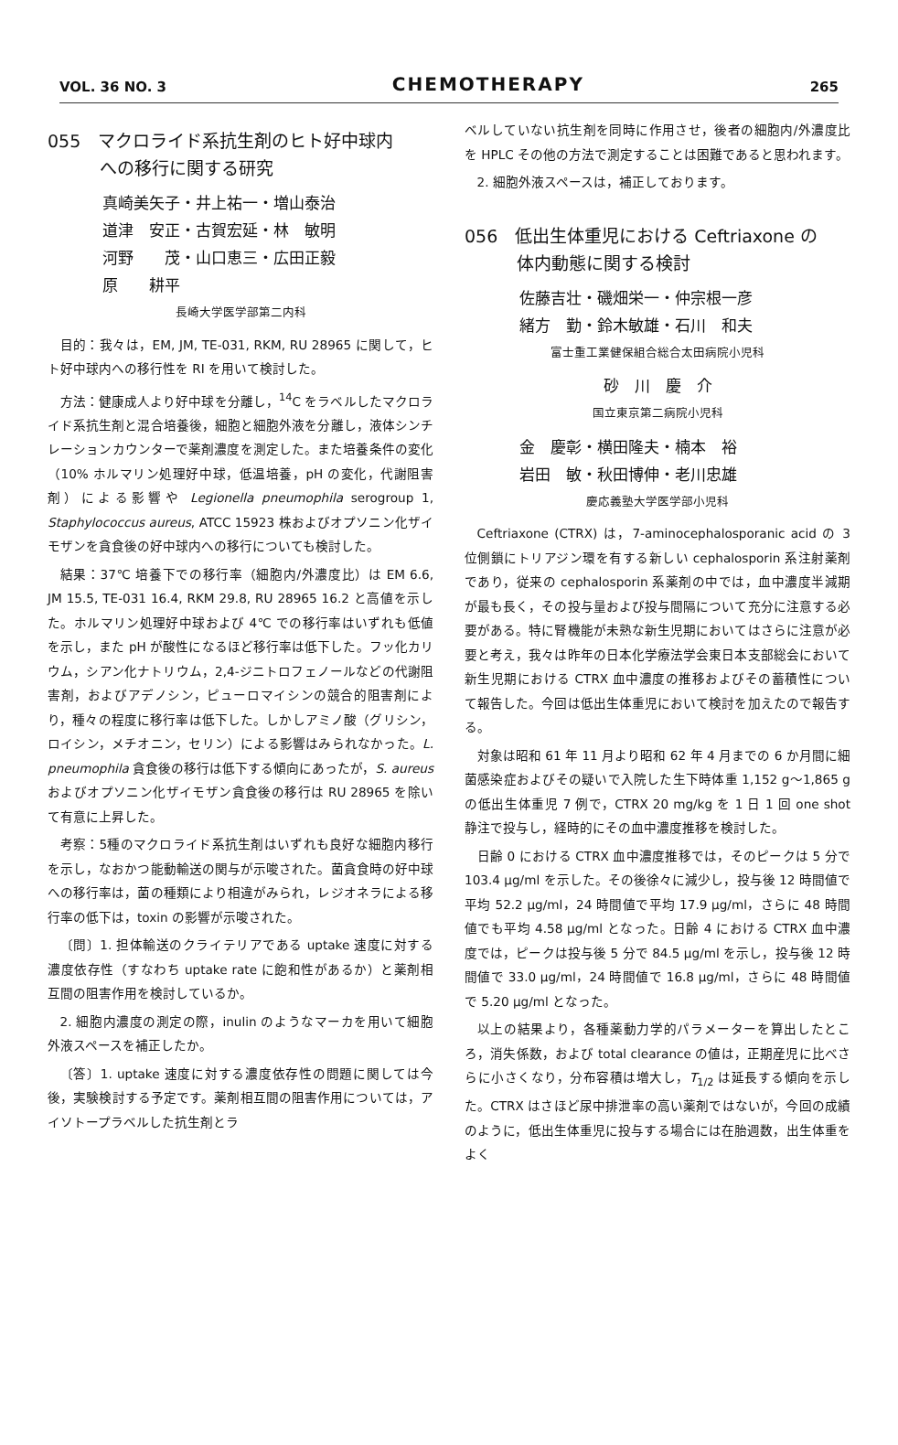VOL. 36 NO. 3 CHEMOTHERAPY 265
055　マクロライド系抗生剤のヒト好中球内
　　　への移行に関する研究
真崎美矢子・井上祐一・増山泰治
道津　安正・古賀宏延・林　敏明
河野　　茂・山口恵三・広田正毅
原　　耕平
長崎大学医学部第二内科
目的：我々は，EM, JM, TE-031, RKM, RU 28965 に関して，ヒト好中球内への移行性を RI を用いて検討した。
方法：健康成人より好中球を分離し，<sup>14</sup>C をラベルしたマクロライド系抗生剤と混合培養後，細胞と細胞外液を分離し，液体シンチレーションカウンターで薬剤濃度を測定した。また培養条件の変化（10% ホルマリン処理好中球，低温培養，pH の変化，代謝阻害剤）による影響や Legionella pneumophila serogroup 1, Staphylococcus aureus, ATCC 15923 株およびオプソニン化ザイモザンを貪食後の好中球内への移行についても検討した。
結果：37℃ 培養下での移行率（細胞内/外濃度比）は EM 6.6, JM 15.5, TE-031 16.4, RKM 29.8, RU 28965 16.2 と高値を示した。ホルマリン処理好中球および 4℃ での移行率はいずれも低値を示し，また pH が酸性になるほど移行率は低下した。フッ化カリウム，シアン化ナトリウム，2,4-ジニトロフェノールなどの代謝阻害剤，およびアデノシン，ピューロマイシンの競合的阻害剤により，種々の程度に移行率は低下した。しかしアミノ酸（グリシン，ロイシン，メチオニン，セリン）による影響はみられなかった。L. pneumophila 貪食後の移行は低下する傾向にあったが，S. aureus およびオプソニン化ザイモザン貪食後の移行は RU 28965 を除いて有意に上昇した。
考察：5種のマクロライド系抗生剤はいずれも良好な細胞内移行を示し，なおかつ能動輸送の関与が示唆された。菌貪食時の好中球への移行率は，菌の種類により相違がみられ，レジオネラによる移行率の低下は，toxin の影響が示唆された。
〔問〕1. 担体輸送のクライテリアである uptake 速度に対する濃度依存性（すなわち uptake rate に飽和性があるか）と薬剤相互間の阻害作用を検討しているか。
2. 細胞内濃度の測定の際，inulin のようなマーカを用いて細胞外液スペースを補正したか。
〔答〕1. uptake 速度に対する濃度依存性の問題に関しては今後，実験検討する予定です。薬剤相互間の阻害作用については，アイソトープラベルした抗生剤とラ
ベルしていない抗生剤を同時に作用させ，後者の細胞内/外濃度比を HPLC その他の方法で測定することは困難であると思われます。
2. 細胞外液スペースは，補正しております。
056　低出生体重児における Ceftriaxone の
　　　体内動態に関する検討
佐藤吉壮・磯畑栄一・仲宗根一彦
緒方　勤・鈴木敏雄・石川　和夫
富士重工業健保組合総合太田病院小児科
砂　川　慶　介
国立東京第二病院小児科
金　慶彰・横田隆夫・楠本　裕
岩田　敏・秋田博伸・老川忠雄
慶応義塾大学医学部小児科
Ceftriaxone (CTRX) は，7-aminocephalosporanic acid の 3 位側鎖にトリアジン環を有する新しい cephalosporin 系注射薬剤であり，従来の cephalosporin 系薬剤の中では，血中濃度半減期が最も長く，その投与量および投与間隔について充分に注意する必要がある。特に腎機能が未熟な新生児期においてはさらに注意が必要と考え，我々は昨年の日本化学療法学会東日本支部総会において新生児期における CTRX 血中濃度の推移およびその蓄積性について報告した。今回は低出生体重児において検討を加えたので報告する。
対象は昭和 61 年 11 月より昭和 62 年 4 月までの 6 か月間に細菌感染症およびその疑いで入院した生下時体重 1,152 g〜1,865 g の低出生体重児 7 例で，CTRX 20 mg/kg を 1 日 1 回 one shot 静注で投与し，経時的にその血中濃度推移を検討した。
日齢 0 における CTRX 血中濃度推移では，そのピークは 5 分で 103.4 μg/ml を示した。その後徐々に減少し，投与後 12 時間値で平均 52.2 μg/ml，24 時間値で平均 17.9 μg/ml，さらに 48 時間値でも平均 4.58 μg/ml となった。日齢 4 における CTRX 血中濃度では，ピークは投与後 5 分で 84.5 μg/ml を示し，投与後 12 時間値で 33.0 μg/ml，24 時間値で 16.8 μg/ml，さらに 48 時間値で 5.20 μg/ml となった。
以上の結果より，各種薬動力学的パラメーターを算出したところ，消失係数，および total clearance の値は，正期産児に比べさらに小さくなり，分布容積は増大し，T<sub>1/2</sub> は延長する傾向を示した。CTRX はさほど尿中排泄率の高い薬剤ではないが，今回の成績のように，低出生体重児に投与する場合には在胎週数，出生体重をよく